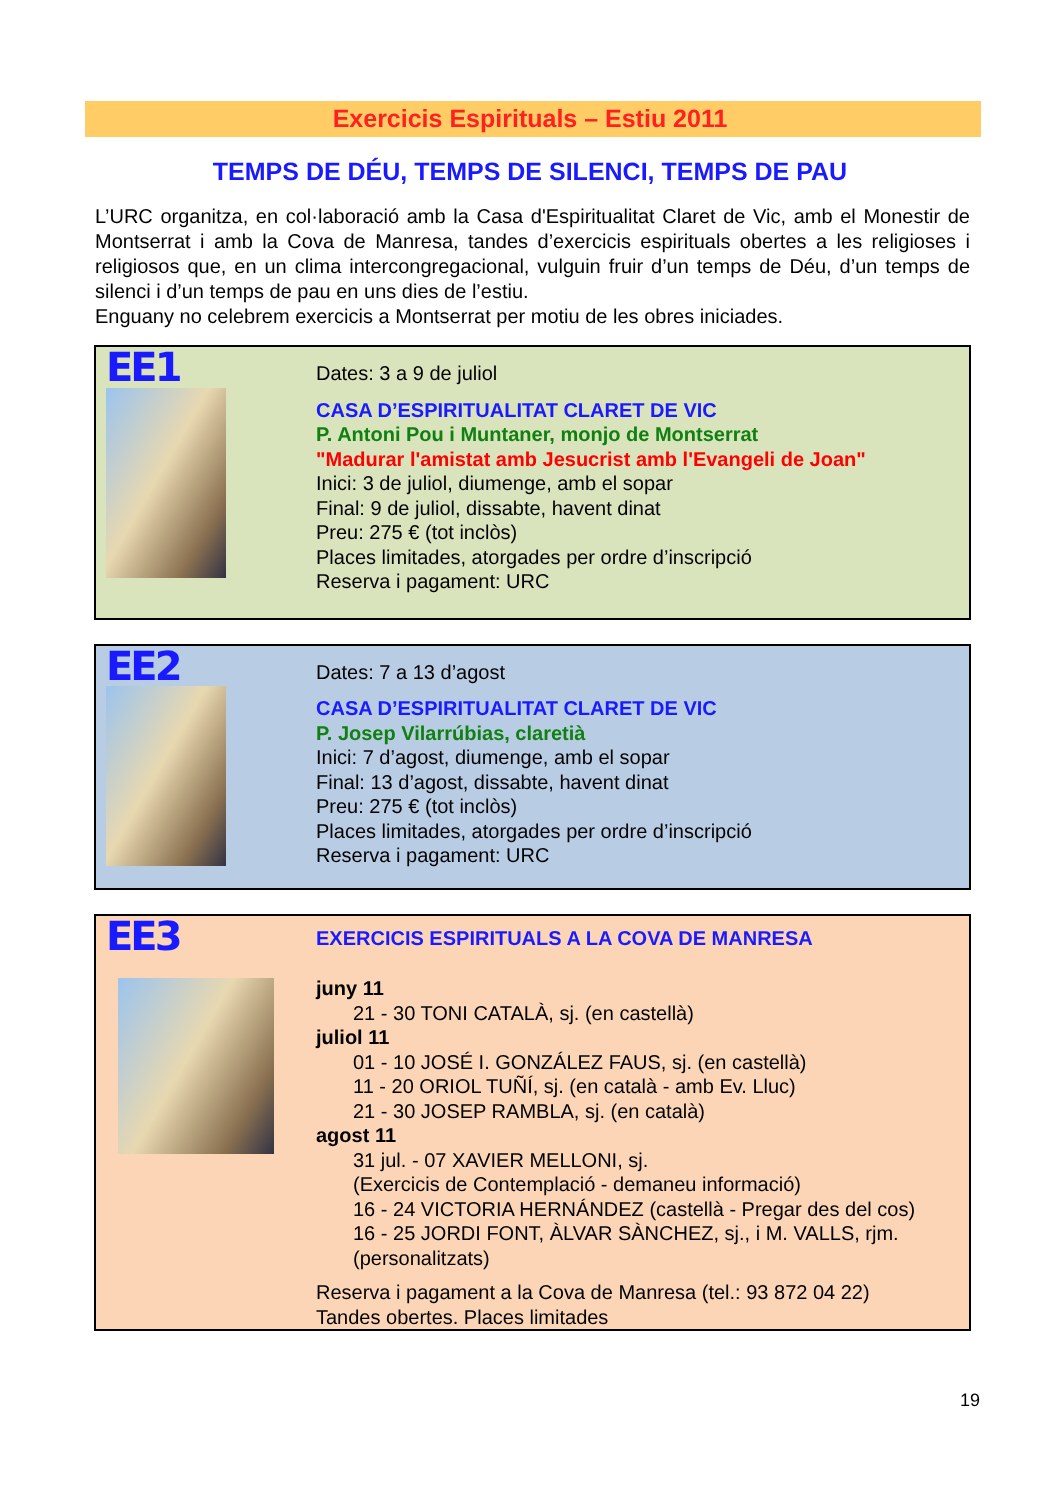Exercicis Espirituals – Estiu 2011
TEMPS DE DÉU, TEMPS DE SILENCI, TEMPS DE PAU
L’URC organitza, en col·laboració amb la Casa d'Espiritualitat Claret de Vic, amb el Monestir de Montserrat i amb la Cova de Manresa, tandes d’exercicis espirituals obertes a les religioses i religiosos que, en un clima intercongregacional, vulguin fruir d’un temps de Déu, d’un temps de silenci i d’un temps de pau en uns dies de l’estiu.
Enguany no celebrem exercicis a Montserrat per motiu de les obres iniciades.
| EE1 | Dates: 3 a 9 de juliol CASA D’ESPIRITUALITAT CLARET DE VIC P. Antoni Pou i Muntaner, monjo de Montserrat "Madurar l'amistat amb Jesucrist amb l'Evangeli de Joan" Inici: 3 de juliol, diumenge, amb el sopar Final: 9 de juliol, dissabte, havent dinat Preu: 275 € (tot inclòs) Places limitades, atorgades per ordre d’inscripció Reserva i pagament: URC |
| EE2 | Dates: 7 a 13 d’agost CASA D’ESPIRITUALITAT CLARET DE VIC P. Josep Vilarrúbias, claretià Inici: 7 d’agost, diumenge, amb el sopar Final: 13 d’agost, dissabte, havent dinat Preu: 275 € (tot inclòs) Places limitades, atorgades per ordre d’inscripció Reserva i pagament: URC |
| EE3 | EXERCICIS ESPIRITUALS A LA COVA DE MANRESA juny 11 21 - 30 TONI CATALÀ, sj. (en castellà) juliol 11 01 - 10 JOSÉ I. GONZÁLEZ FAUS, sj. (en castellà) 11 - 20 ORIOL TUÑÍ, sj. (en català - amb Ev. Lluc) 21 - 30 JOSEP RAMBLA, sj. (en català) agost 11 31 jul. - 07 XAVIER MELLONI, sj. (Exercicis de Contemplació - demaneu informació) 16 - 24 VICTORIA HERNÁNDEZ (castellà - Pregar des del cos) 16 - 25 JORDI FONT, ÀLVAR SÀNCHEZ, sj., i M. VALLS, rjm. (personalitzats) Reserva i pagament a la Cova de Manresa (tel.: 93 872 04 22) Tandes obertes. Places limitades |
19